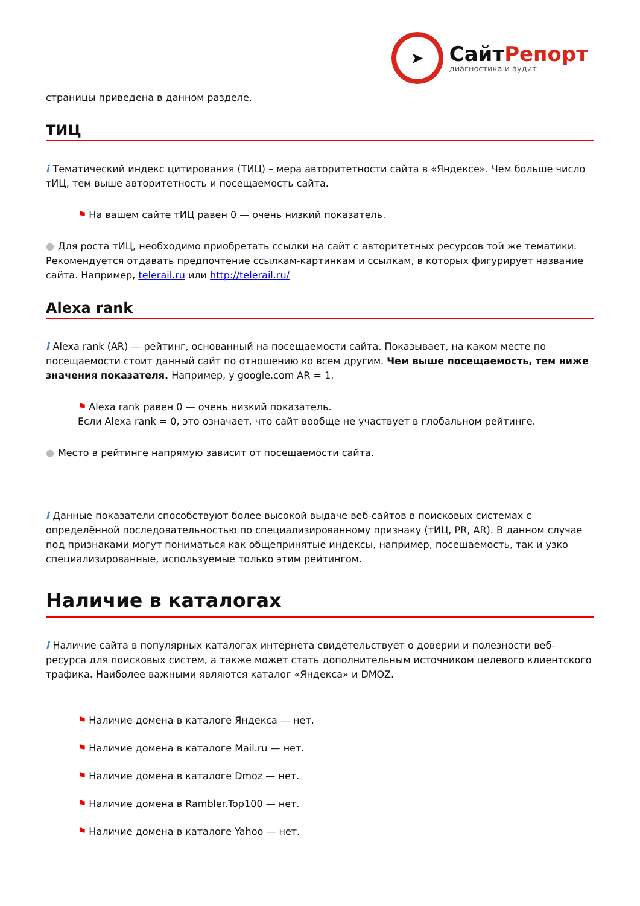➤
СайтРепорт
диагностика и аудит
страницы приведена в данном разделе.
ТИЦ
i Тематический индекс цитирования (ТИЦ) – мера авторитетности сайта в «Яндексе». Чем больше число тИЦ, тем выше авторитетность и посещаемость сайта.
⚑ На вашем сайте тИЦ равен 0 — очень низкий показатель.
● Для роста тИЦ, необходимо приобретать ссылки на сайт с авторитетных ресурсов той же тематики. Рекомендуется отдавать предпочтение ссылкам-картинкам и ссылкам, в которых фигурирует название сайта. Например, telerail.ru или http://telerail.ru/
Alexa rank
i Alexa rank (AR) — рейтинг, основанный на посещаемости сайта. Показывает, на каком месте по посещаемости стоит данный сайт по отношению ко всем другим. Чем выше посещаемость, тем ниже значения показателя. Например, у google.com AR = 1.
⚑ Alexa rank равен 0 — очень низкий показатель.
Если Alexa rank = 0, это означает, что сайт вообще не участвует в глобальном рейтинге.
● Место в рейтинге напрямую зависит от посещаемости сайта.
i Данные показатели способствуют более высокой выдаче веб-сайтов в поисковых системах с определённой последовательностью по специализированному признаку (тИЦ, PR, AR). В данном случае под признаками могут пониматься как общепринятые индексы, например, посещаемость, так и узко специализированные, используемые только этим рейтингом.
Наличие в каталогах
i Наличие сайта в популярных каталогах интернета свидетельствует о доверии и полезности веб-ресурса для поисковых систем, а также может стать дополнительным источником целевого клиентского трафика. Наиболее важными являются каталог «Яндекса» и DMOZ.
⚑ Наличие домена в каталоге Яндекса — нет.
⚑ Наличие домена в каталоге Mail.ru — нет.
⚑ Наличие домена в каталоге Dmoz — нет.
⚑ Наличие домена в Rambler.Top100 — нет.
⚑ Наличие домена в каталоге Yahoo — нет.